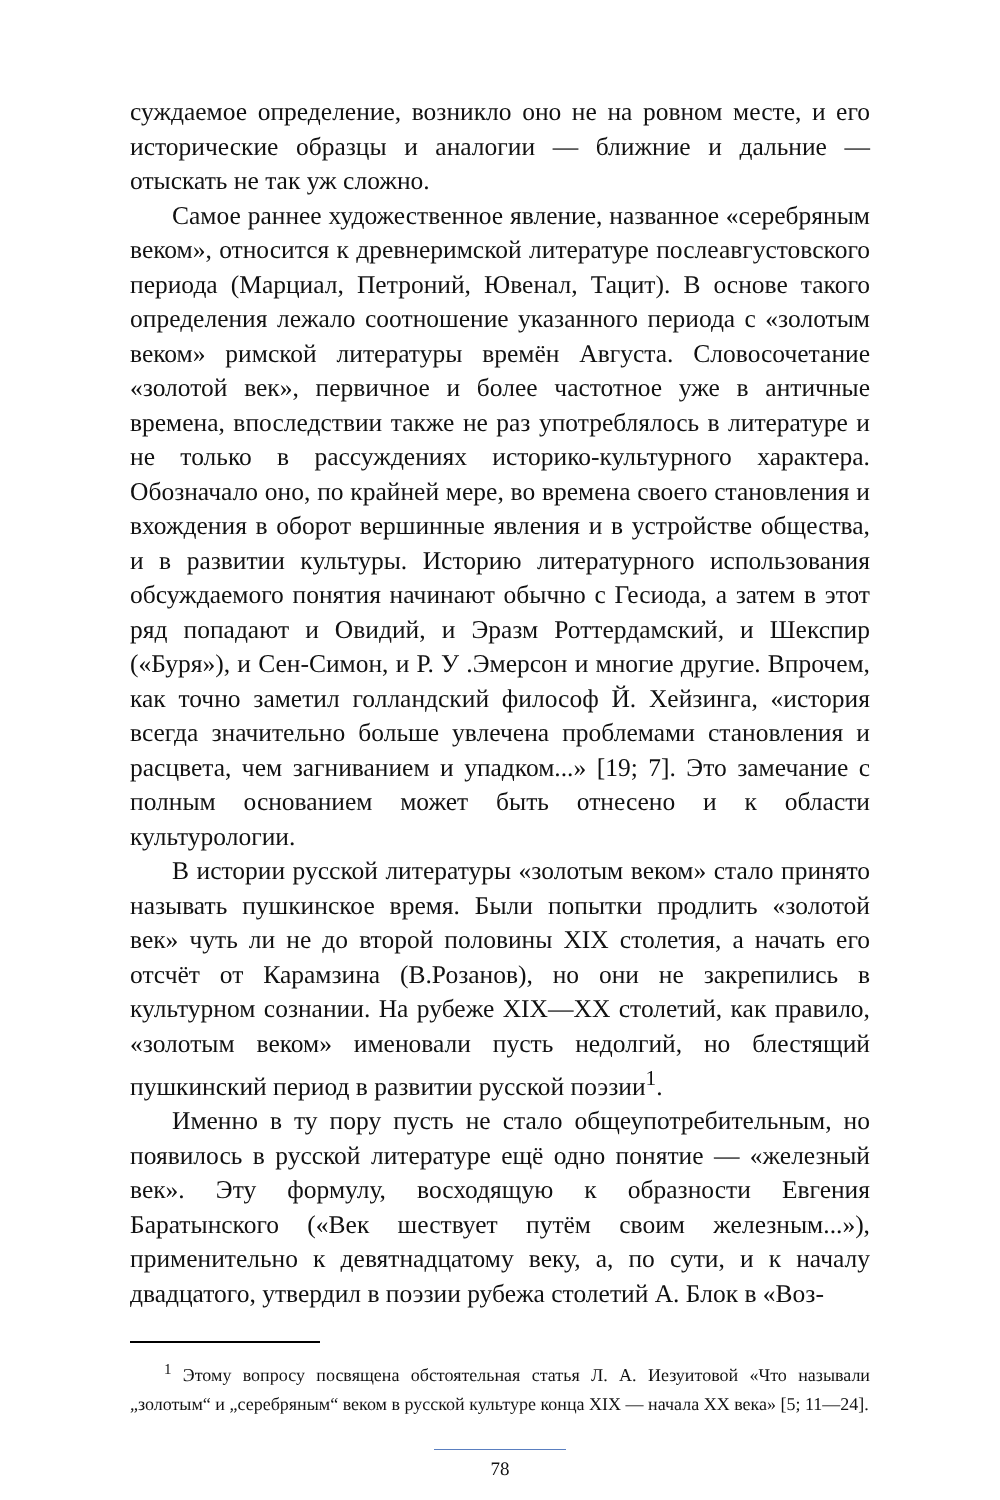суждаемое определение, возникло оно не на ровном месте, и его исторические образцы и аналогии — ближние и дальние — отыскать не так уж сложно.
Самое раннее художественное явление, названное «серебряным веком», относится к древнеримской литературе послеавгустовского периода (Марциал, Петроний, Ювенал, Тацит). В основе такого определения лежало соотношение указанного периода с «золотым веком» римской литературы времён Августа. Словосочетание «золотой век», первичное и более частотное уже в античные времена, впоследствии также не раз употреблялось в литературе и не только в рассуждениях историко-культурного характера. Обозначало оно, по крайней мере, во времена своего становления и вхождения в оборот вершинные явления и в устройстве общества, и в развитии культуры. Историю литературного использования обсуждаемого понятия начинают обычно с Гесиода, а затем в этот ряд попадают и Овидий, и Эразм Роттердамский, и Шекспир («Буря»), и Сен-Симон, и Р. У .Эмерсон и многие другие. Впрочем, как точно заметил голландский философ Й. Хейзинга, «история всегда значительно больше увлечена проблемами становления и расцвета, чем загниванием и упадком...» [19; 7]. Это замечание с полным основанием может быть отнесено и к области культурологии.
В истории русской литературы «золотым веком» стало принято называть пушкинское время. Были попытки продлить «золотой век» чуть ли не до второй половины XIX столетия, а начать его отсчёт от Карамзина (В.Розанов), но они не закрепились в культурном сознании. На рубеже XIX—XX столетий, как правило, «золотым веком» именовали пусть недолгий, но блестящий пушкинский период в развитии русской поэзии<sup>1</sup>.
Именно в ту пору пусть не стало общеупотребительным, но появилось в русской литературе ещё одно понятие — «железный век». Эту формулу, восходящую к образности Евгения Баратынского («Век шествует путём своим железным...»), применительно к девятнадцатому веку, а, по сути, и к началу двадцатого, утвердил в поэзии рубежа столетий А. Блок в «Воз-
<sup>1</sup> Этому вопросу посвящена обстоятельная статья Л. А. Иезуитовой «Что называли „золотым“ и „серебряным“ веком в русской культуре конца XIX — начала XX века» [5; 11—24].
78